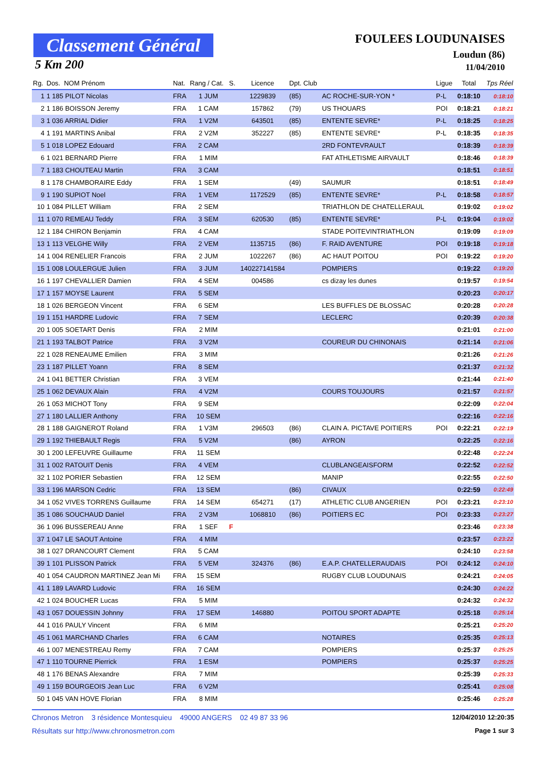Classement Général
5 Km 200
FOULEES LOUDUNAISES
Loudun (86)
11/04/2010
| Rg. | Dos. NOM Prénom | Nat. | Rang / Cat. | S. | Licence | Dpt. Club | | Ligue | Total | Tps Réel |
| --- | --- | --- | --- | --- | --- | --- | --- | --- | --- | --- |
| 1 | 1 185 PILOT Nicolas | FRA | 1 JUM | | 1229839 | (85) | AC ROCHE-SUR-YON * | P-L | 0:18:10 | 0:18:10 |
| 2 | 1 186 BOISSON Jeremy | FRA | 1 CAM | | 157862 | (79) | US THOUARS | POI | 0:18:21 | 0:18:21 |
| 3 | 1 036 ARRIAL Didier | FRA | 1 V2M | | 643501 | (85) | ENTENTE SEVRE* | P-L | 0:18:25 | 0:18:25 |
| 4 | 1 191 MARTINS Anibal | FRA | 2 V2M | | 352227 | (85) | ENTENTE SEVRE* | P-L | 0:18:35 | 0:18:35 |
| 5 | 1 018 LOPEZ Edouard | FRA | 2 CAM | | | | 2RD FONTEVRAULT | | 0:18:39 | 0:18:39 |
| 6 | 1 021 BERNARD Pierre | FRA | 1 MIM | | | | FAT ATHLETISME AIRVAULT | | 0:18:46 | 0:18:39 |
| 7 | 1 183 CHOUTEAU Martin | FRA | 3 CAM | | | | | | 0:18:51 | 0:18:51 |
| 8 | 1 178 CHAMBORAIRE Eddy | FRA | 1 SEM | | | (49) | SAUMUR | | 0:18:51 | 0:18:49 |
| 9 | 1 190 SUPIOT Noel | FRA | 1 VEM | | 1172529 | (85) | ENTENTE SEVRE* | P-L | 0:18:58 | 0:18:57 |
| 10 | 1 084 PILLET William | FRA | 2 SEM | | | | TRIATHLON DE CHATELLERAUL | | 0:19:02 | 0:19:02 |
| 11 | 1 070 REMEAU Teddy | FRA | 3 SEM | | 620530 | (85) | ENTENTE SEVRE* | P-L | 0:19:04 | 0:19:02 |
| 12 | 1 184 CHIRON Benjamin | FRA | 4 CAM | | | | STADE POITEVINTRIATHLON | | 0:19:09 | 0:19:09 |
| 13 | 1 113 VELGHE Willy | FRA | 2 VEM | | 1135715 | (86) | F. RAID AVENTURE | POI | 0:19:18 | 0:19:18 |
| 14 | 1 004 RENELIER Francois | FRA | 2 JUM | | 1022267 | (86) | AC HAUT POITOU | POI | 0:19:22 | 0:19:20 |
| 15 | 1 008 LOULERGUE Julien | FRA | 3 JUM | | 140227141584 | | POMPIERS | | 0:19:22 | 0:19:20 |
| 16 | 1 197 CHEVALLIER Damien | FRA | 4 SEM | | 004586 | | cs dizay les dunes | | 0:19:57 | 0:19:54 |
| 17 | 1 157 MOYSE Laurent | FRA | 5 SEM | | | | | | 0:20:23 | 0:20:17 |
| 18 | 1 026 BERGEON Vincent | FRA | 6 SEM | | | | LES BUFFLES DE BLOSSAC | | 0:20:28 | 0:20:28 |
| 19 | 1 151 HARDRE Ludovic | FRA | 7 SEM | | | | LECLERC | | 0:20:39 | 0:20:38 |
| 20 | 1 005 SOETART Denis | FRA | 2 MIM | | | | | | 0:21:01 | 0:21:00 |
| 21 | 1 193 TALBOT Patrice | FRA | 3 V2M | | | | COUREUR DU CHINONAIS | | 0:21:14 | 0:21:06 |
| 22 | 1 028 RENEAUME Emilien | FRA | 3 MIM | | | | | | 0:21:26 | 0:21:26 |
| 23 | 1 187 PILLET Yoann | FRA | 8 SEM | | | | | | 0:21:37 | 0:21:32 |
| 24 | 1 041 BETTER Christian | FRA | 3 VEM | | | | | | 0:21:44 | 0:21:40 |
| 25 | 1 062 DEVAUX Alain | FRA | 4 V2M | | | | COURS TOUJOURS | | 0:21:57 | 0:21:57 |
| 26 | 1 053 MICHOT Tony | FRA | 9 SEM | | | | | | 0:22:09 | 0:22:04 |
| 27 | 1 180 LALLIER Anthony | FRA | 10 SEM | | | | | | 0:22:16 | 0:22:16 |
| 28 | 1 188 GAIGNEROT Roland | FRA | 1 V3M | | 296503 | (86) | CLAIN A. PICTAVE POITIERS | POI | 0:22:21 | 0:22:19 |
| 29 | 1 192 THIEBAULT Regis | FRA | 5 V2M | | | (86) | AYRON | | 0:22:25 | 0:22:16 |
| 30 | 1 200 LEFEUVRE Guillaume | FRA | 11 SEM | | | | | | 0:22:48 | 0:22:24 |
| 31 | 1 002 RATOUIT Denis | FRA | 4 VEM | | | | CLUBLANGEAISFORM | | 0:22:52 | 0:22:52 |
| 32 | 1 102 PORIER Sebastien | FRA | 12 SEM | | | | MANIP | | 0:22:55 | 0:22:50 |
| 33 | 1 196 MARSON Cedric | FRA | 13 SEM | | | (86) | CIVAUX | | 0:22:59 | 0:22:49 |
| 34 | 1 052 VIVES TORRENS Guillaume | FRA | 14 SEM | | 654271 | (17) | ATHLETIC CLUB ANGERIEN | POI | 0:23:21 | 0:23:10 |
| 35 | 1 086 SOUCHAUD Daniel | FRA | 2 V3M | | 1068810 | (86) | POITIERS EC | POI | 0:23:33 | 0:23:27 |
| 36 | 1 096 BUSSEREAU Anne | FRA | 1 SEF | F | | | | | 0:23:46 | 0:23:38 |
| 37 | 1 047 LE SAOUT Antoine | FRA | 4 MIM | | | | | | 0:23:57 | 0:23:22 |
| 38 | 1 027 DRANCOURT Clement | FRA | 5 CAM | | | | | | 0:24:10 | 0:23:58 |
| 39 | 1 101 PLISSON Patrick | FRA | 5 VEM | | 324376 | (86) | E.A.P. CHATELLERAUDAIS | POI | 0:24:12 | 0:24:10 |
| 40 | 1 054 CAUDRON MARTINEZ Jean Mi | FRA | 15 SEM | | | | RUGBY CLUB LOUDUNAIS | | 0:24:21 | 0:24:05 |
| 41 | 1 189 LAVARD Ludovic | FRA | 16 SEM | | | | | | 0:24:30 | 0:24:22 |
| 42 | 1 024 BOUCHER Lucas | FRA | 5 MIM | | | | | | 0:24:32 | 0:24:32 |
| 43 | 1 057 DOUESSIN Johnny | FRA | 17 SEM | | 146880 | | POITOU SPORT ADAPTE | | 0:25:18 | 0:25:14 |
| 44 | 1 016 PAULY Vincent | FRA | 6 MIM | | | | | | 0:25:21 | 0:25:20 |
| 45 | 1 061 MARCHAND Charles | FRA | 6 CAM | | | | NOTAIRES | | 0:25:35 | 0:25:13 |
| 46 | 1 007 MENESTREAU Remy | FRA | 7 CAM | | | | POMPIERS | | 0:25:37 | 0:25:25 |
| 47 | 1 110 TOURNE Pierrick | FRA | 1 ESM | | | | POMPIERS | | 0:25:37 | 0:25:25 |
| 48 | 1 176 BENAS Alexandre | FRA | 7 MIM | | | | | | 0:25:39 | 0:25:33 |
| 49 | 1 159 BOURGEOIS Jean Luc | FRA | 6 V2M | | | | | | 0:25:41 | 0:25:08 |
| 50 | 1 045 VAN HOVE Florian | FRA | 8 MIM | | | | | | 0:25:46 | 0:25:28 |
Chronos Metron 3 résidence Montesquieu 49000 ANGERS 02 49 87 33 96 12/04/2010 12:20:35
Résultats sur http://www.chronosmetron.com Page 1 sur 3